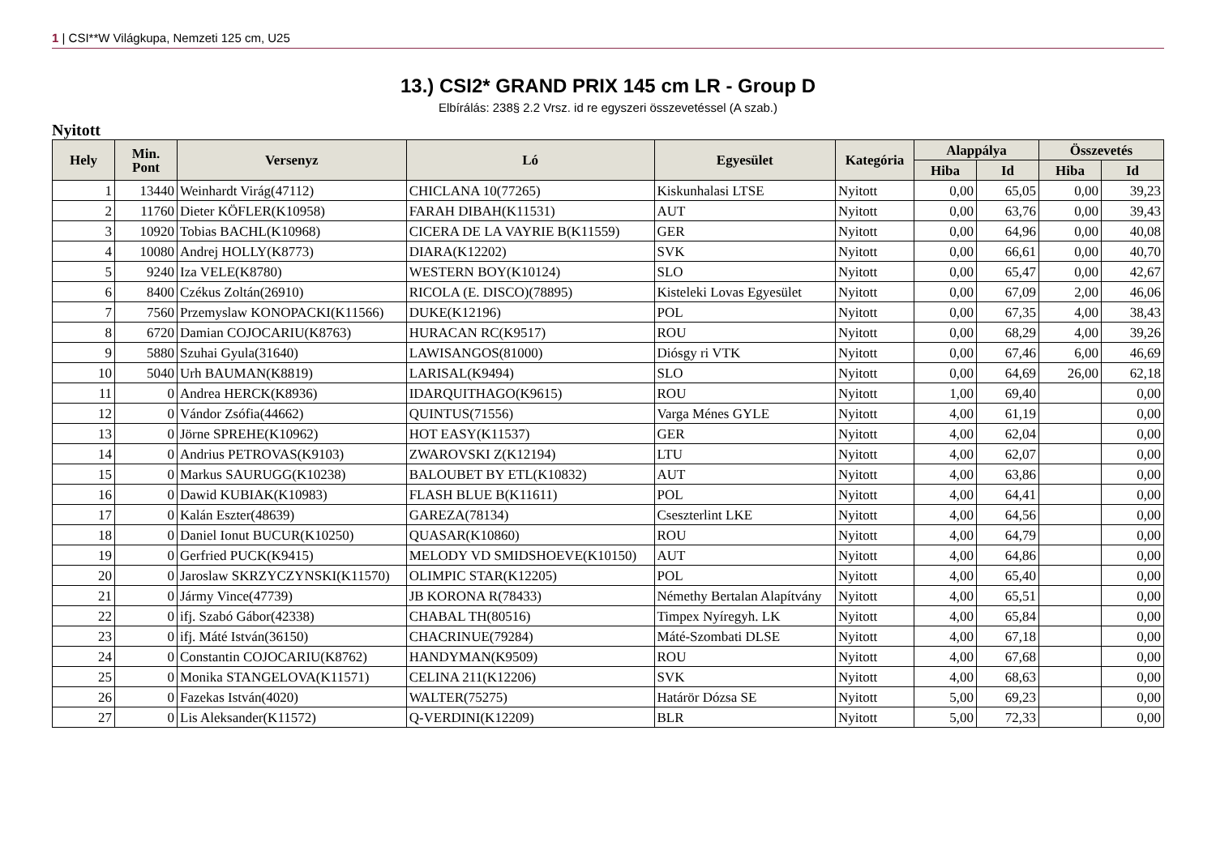1 | CSI**W Világkupa, Nemzeti 125 cm, U25
13.) CSI2* GRAND PRIX 145 cm LR - Group D
Elbírálás: 238§ 2.2 Vrsz. id re egyszeri összevetéssel (A szab.)
Nyitott
| Hely | Min. Pont | Versenyz | Ló | Egyesület | Kategória | Alappálya | | Összevetés | |
| --- | --- | --- | --- | --- | --- | --- | --- | --- | --- |
| | | | | | | Hiba | Id | Hiba | Id |
| 1 | 13440 | Weinhardt Virág(47112) | CHICLANA 10(77265) | Kiskunhalasi LTSE | Nyitott | 0,00 | 65,05 | 0,00 | 39,23 |
| 2 | 11760 | Dieter KÖFLER(K10958) | FARAH DIBAH(K11531) | AUT | Nyitott | 0,00 | 63,76 | 0,00 | 39,43 |
| 3 | 10920 | Tobias BACHL(K10968) | CICERA DE LA VAYRIE B(K11559) | GER | Nyitott | 0,00 | 64,96 | 0,00 | 40,08 |
| 4 | 10080 | Andrej HOLLY(K8773) | DIARA(K12202) | SVK | Nyitott | 0,00 | 66,61 | 0,00 | 40,70 |
| 5 | 9240 | Iza VELE(K8780) | WESTERN BOY(K10124) | SLO | Nyitott | 0,00 | 65,47 | 0,00 | 42,67 |
| 6 | 8400 | Czékus Zoltán(26910) | RICOLA (E. DISCO)(78895) | Kisteleki Lovas Egyesület | Nyitott | 0,00 | 67,09 | 2,00 | 46,06 |
| 7 | 7560 | Przemyslaw KONOPACKI(K11566) | DUKE(K12196) | POL | Nyitott | 0,00 | 67,35 | 4,00 | 38,43 |
| 8 | 6720 | Damian COJOCARIU(K8763) | HURACAN RC(K9517) | ROU | Nyitott | 0,00 | 68,29 | 4,00 | 39,26 |
| 9 | 5880 | Szuhai Gyula(31640) | LAWISANGOS(81000) | Diósgy ri VTK | Nyitott | 0,00 | 67,46 | 6,00 | 46,69 |
| 10 | 5040 | Urh BAUMAN(K8819) | LARISAL(K9494) | SLO | Nyitott | 0,00 | 64,69 | 26,00 | 62,18 |
| 11 | 0 | Andrea HERCK(K8936) | IDARQUITHAGO(K9615) | ROU | Nyitott | 1,00 | 69,40 | | 0,00 |
| 12 | 0 | Vándor Zsófia(44662) | QUINTUS(71556) | Varga Ménes GYLE | Nyitott | 4,00 | 61,19 | | 0,00 |
| 13 | 0 | Jörne SPREHE(K10962) | HOT EASY(K11537) | GER | Nyitott | 4,00 | 62,04 | | 0,00 |
| 14 | 0 | Andrius PETROVAS(K9103) | ZWAROVSKI Z(K12194) | LTU | Nyitott | 4,00 | 62,07 | | 0,00 |
| 15 | 0 | Markus SAURUGG(K10238) | BALOUBET BY ETL(K10832) | AUT | Nyitott | 4,00 | 63,86 | | 0,00 |
| 16 | 0 | Dawid KUBIAK(K10983) | FLASH BLUE B(K11611) | POL | Nyitott | 4,00 | 64,41 | | 0,00 |
| 17 | 0 | Kalán Eszter(48639) | GAREZA(78134) | Cseszterlint LKE | Nyitott | 4,00 | 64,56 | | 0,00 |
| 18 | 0 | Daniel Ionut BUCUR(K10250) | QUASAR(K10860) | ROU | Nyitott | 4,00 | 64,79 | | 0,00 |
| 19 | 0 | Gerfried PUCK(K9415) | MELODY VD SMIDSHOEVE(K10150) | AUT | Nyitott | 4,00 | 64,86 | | 0,00 |
| 20 | 0 | Jaroslaw SKRZYCZYNSKI(K11570) | OLIMPIC STAR(K12205) | POL | Nyitott | 4,00 | 65,40 | | 0,00 |
| 21 | 0 | Jármy Vince(47739) | JB KORONA R(78433) | Némethy Bertalan Alapítvány | Nyitott | 4,00 | 65,51 | | 0,00 |
| 22 | 0 | ifj. Szabó Gábor(42338) | CHABAL TH(80516) | Timpex Nyíregyh. LK | Nyitott | 4,00 | 65,84 | | 0,00 |
| 23 | 0 | ifj. Máté István(36150) | CHACRINUE(79284) | Máté-Szombati DLSE | Nyitott | 4,00 | 67,18 | | 0,00 |
| 24 | 0 | Constantin COJOCARIU(K8762) | HANDYMAN(K9509) | ROU | Nyitott | 4,00 | 67,68 | | 0,00 |
| 25 | 0 | Monika STANGELOVA(K11571) | CELINA 211(K12206) | SVK | Nyitott | 4,00 | 68,63 | | 0,00 |
| 26 | 0 | Fazekas István(4020) | WALTER(75275) | Határör Dózsa SE | Nyitott | 5,00 | 69,23 | | 0,00 |
| 27 | 0 | Lis Aleksander(K11572) | Q-VERDINI(K12209) | BLR | Nyitott | 5,00 | 72,33 | | 0,00 |